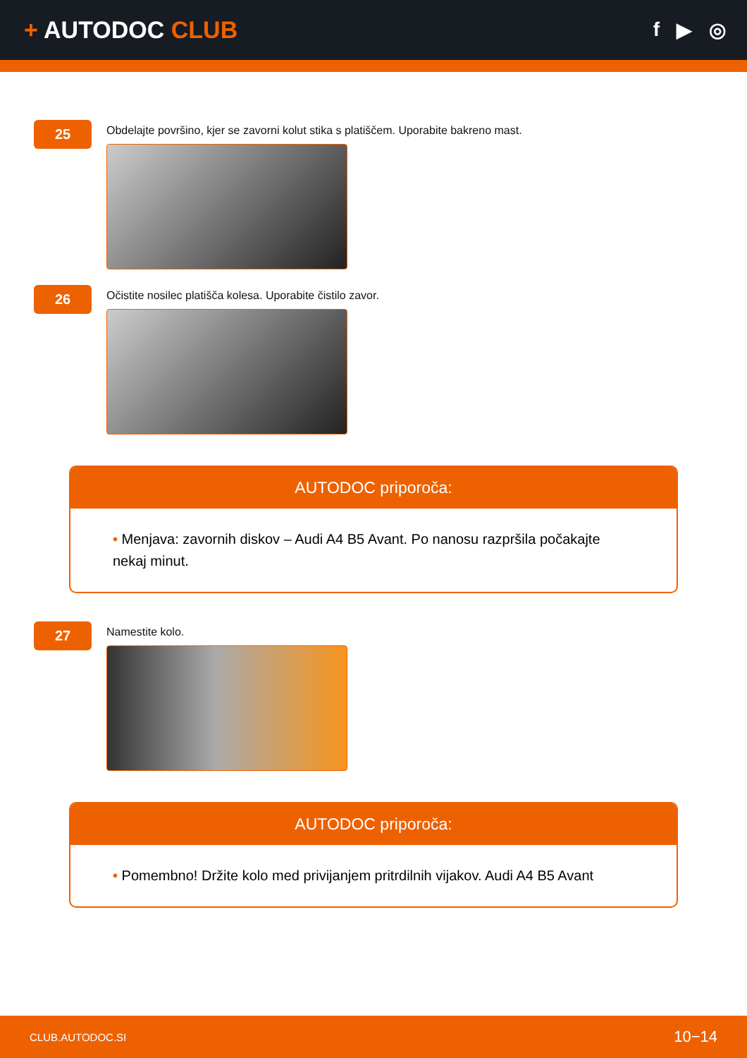+ AUTODOC CLUB
f ▶ ◎
25
Obdelajte površino, kjer se zavorni kolut stika s platiščem. Uporabite bakreno mast.
26
Očistite nosilec platišča kolesa. Uporabite čistilo zavor.
AUTODOC priporoča:
• Menjava: zavornih diskov – Audi A4 B5 Avant. Po nanosu razpršila počakajte nekaj minut.
27
Namestite kolo.
AUTODOC priporoča:
• Pomembno! Držite kolo med privijanjem pritrdilnih vijakov. Audi A4 B5 Avant
CLUB.AUTODOC.SI 10−14